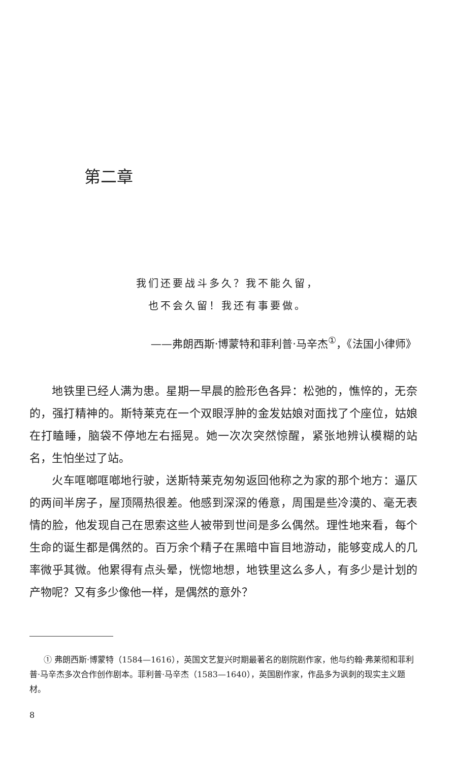第二章
我们还要战斗多久？我不能久留，
也不会久留！我还有事要做。
——弗朗西斯·博蒙特和菲利普·马辛杰<sup>①</sup>，《法国小律师》
地铁里已经人满为患。星期一早晨的脸形色各异：松弛的，憔悴的，无奈的，强打精神的。斯特莱克在一个双眼浮肿的金发姑娘对面找了个座位，姑娘在打瞌睡，脑袋不停地左右摇晃。她一次次突然惊醒，紧张地辨认模糊的站名，生怕坐过了站。
火车哐啷哐啷地行驶，送斯特莱克匆匆返回他称之为家的那个地方：逼仄的两间半房子，屋顶隔热很差。他感到深深的倦意，周围是些冷漠的、毫无表情的脸，他发现自己在思索这些人被带到世间是多么偶然。理性地来看，每个生命的诞生都是偶然的。百万余个精子在黑暗中盲目地游动，能够变成人的几率微乎其微。他累得有点头晕，恍惚地想，地铁里这么多人，有多少是计划的产物呢？又有多少像他一样，是偶然的意外？
① 弗朗西斯·博蒙特（1584—1616），英国文艺复兴时期最著名的剧院剧作家，他与约翰·弗莱彻和菲利普·马辛杰多次合作创作剧本。菲利普·马辛杰（1583—1640），英国剧作家，作品多为讽刺的现实主义题材。
8